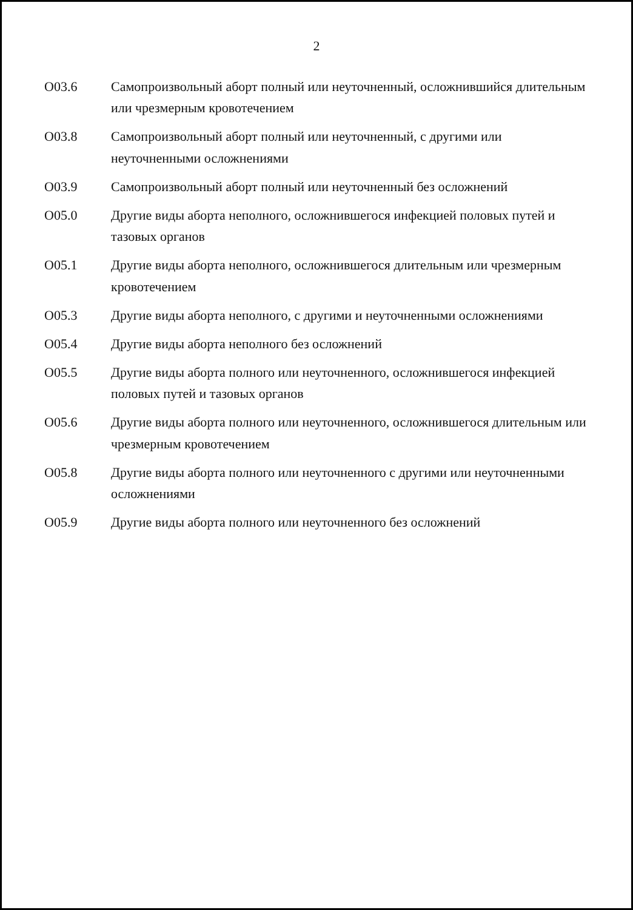2
| O03.6 | Самопроизвольный аборт полный или неуточненный, осложнившийся длительным или чрезмерным кровотечением |
| O03.8 | Самопроизвольный аборт полный или неуточненный, с другими или неуточненными осложнениями |
| O03.9 | Самопроизвольный аборт полный или неуточненный без осложнений |
| O05.0 | Другие виды аборта неполного, осложнившегося инфекцией половых путей и тазовых органов |
| O05.1 | Другие виды аборта неполного, осложнившегося длительным или чрезмерным кровотечением |
| O05.3 | Другие виды аборта неполного, с другими и неуточненными осложнениями |
| O05.4 | Другие виды аборта неполного без осложнений |
| O05.5 | Другие виды аборта полного или неуточненного, осложнившегося инфекцией половых путей и тазовых органов |
| O05.6 | Другие виды аборта полного или неуточненного, осложнившегося длительным или чрезмерным кровотечением |
| O05.8 | Другие виды аборта полного или неуточненного с другими или неуточненными осложнениями |
| O05.9 | Другие виды аборта полного или неуточненного без осложнений |